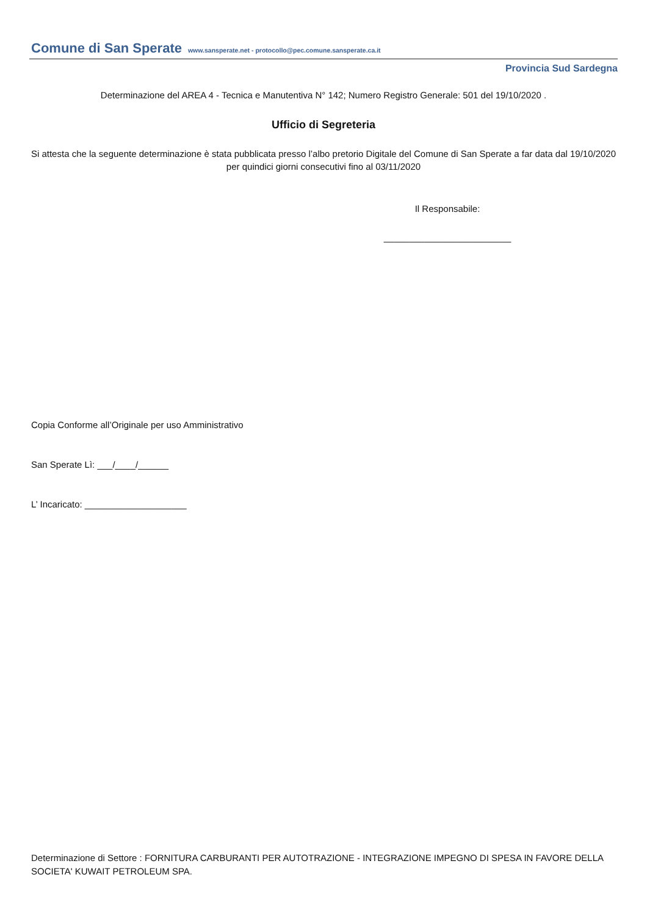Comune di San Sperate www.sansperate.net - protocollo@pec.comune.sansperate.ca.it
Provincia Sud Sardegna
Determinazione del AREA 4 - Tecnica e Manutentiva N° 142; Numero Registro Generale: 501 del 19/10/2020 .
Ufficio di Segreteria
Si attesta che la seguente determinazione è stata pubblicata presso l’albo pretorio Digitale del Comune di San Sperate a far data dal 19/10/2020 per quindici giorni consecutivi fino al 03/11/2020
Il Responsabile:
_________________________
Copia Conforme all’Originale per uso Amministrativo
San Sperate Lì: ___/____/______
L’ Incaricato: ____________________
Determinazione di Settore : FORNITURA CARBURANTI PER AUTOTRAZIONE - INTEGRAZIONE IMPEGNO DI SPESA IN FAVORE DELLA SOCIETA' KUWAIT PETROLEUM SPA.